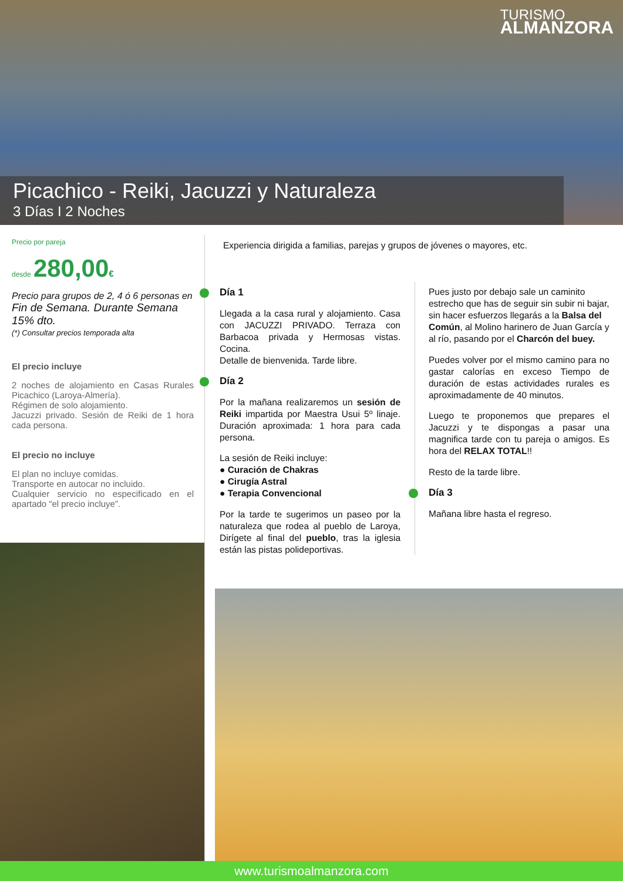TURISMO
ALMANZORA
Picachico - Reiki, Jacuzzi y Naturaleza
3 Días I 2 Noches
Precio por pareja
desde 280,00€
Precio para grupos de 2, 4 ó 6 personas en Fin de Semana. Durante Semana 15% dto.
(*) Consultar precios temporada alta
El precio incluye
2 noches de alojamiento en Casas Rurales Picachico (Laroya-Almería).
Régimen de solo alojamiento.
Jacuzzi privado. Sesión de Reiki de 1 hora cada persona.
El precio no incluye
El plan no incluye comidas.
Transporte en autocar no incluido.
Cualquier servicio no especificado en el apartado “el precio incluye”.
Experiencia dirigida a familias, parejas y grupos de jóvenes o mayores, etc.
Día 1
Llegada a la casa rural y alojamiento. Casa con JACUZZI PRIVADO. Terraza con Barbacoa privada y Hermosas vistas. Cocina.
Detalle de bienvenida. Tarde libre.
Día 2
Por la mañana realizaremos un sesión de Reiki impartida por Maestra Usui 5º linaje. Duración aproximada: 1 hora para cada persona.
La sesión de Reiki incluye:
● Curación de Chakras
● Cirugía Astral
● Terapia Convencional
Por la tarde te sugerimos un paseo por la naturaleza que rodea al pueblo de Laroya, Dirígete al final del pueblo, tras la iglesia están las pistas polideportivas.
Pues justo por debajo sale un caminito estrecho que has de seguir sin subir ni bajar, sin hacer esfuerzos llegarás a la Balsa del Común, al Molino harinero de Juan García y al río, pasando por el Charcón del buey.
Puedes volver por el mismo camino para no gastar calorías en exceso Tiempo de duración de estas actividades rurales es aproximadamente de 40 minutos.
Luego te proponemos que prepares el Jacuzzi y te dispongas a pasar una magnifica tarde con tu pareja o amigos. Es hora del RELAX TOTAL!!
Resto de la tarde libre.
Día 3
Mañana libre hasta el regreso.
www.turismoalmanzora.com